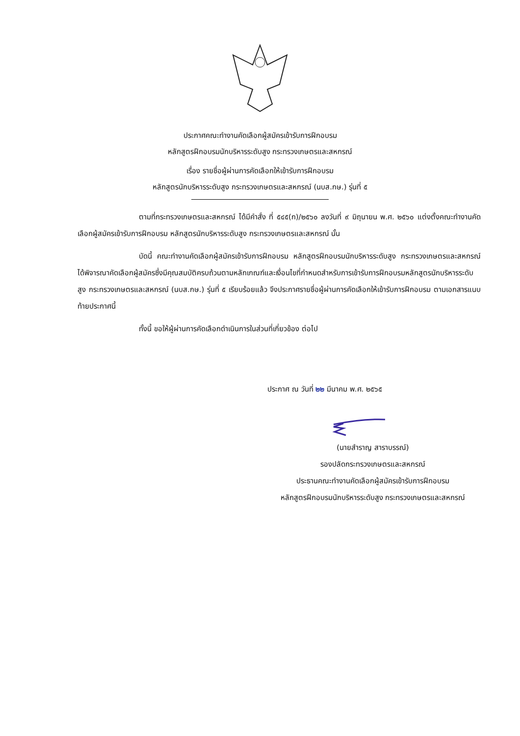ประกาศคณะทำงานคัดเลือกผู้สมัครเข้ารับการฝึกอบรม
หลักสูตรฝึกอบรมนักบริหารระดับสูง กระทรวงเกษตรและสหกรณ์
เรื่อง รายชื่อผู้ผ่านการคัดเลือกให้เข้ารับการฝึกอบรม
หลักสูตรนักบริหารระดับสูง กระทรวงเกษตรและสหกรณ์ (นบส.กษ.) รุ่นที่ ๕
ตามที่กระทรวงเกษตรและสหกรณ์ ได้มีคำสั่ง ที่ ๕๔๕(ก)/๒๕๖๐ ลงวันที่ ๙ มิถุนายน พ.ศ. ๒๕๖๐ แต่งตั้งคณะทำงานคัดเลือกผู้สมัครเข้ารับการฝึกอบรม หลักสูตรนักบริหารระดับสูง กระทรวงเกษตรและสหกรณ์ นั้น
บัดนี้ คณะทำงานคัดเลือกผู้สมัครเข้ารับการฝึกอบรม หลักสูตรฝึกอบรมนักบริหารระดับสูง กระทรวงเกษตรและสหกรณ์ ได้พิจารณาคัดเลือกผู้สมัครซึ่งมีคุณสมบัติครบถ้วนตามหลักเกณฑ์และเงื่อนไขที่กำหนดสำหรับการเข้ารับการฝึกอบรมหลักสูตรนักบริหารระดับสูง กระทรวงเกษตรและสหกรณ์ (นบส.กษ.) รุ่นที่ ๕ เรียบร้อยแล้ว จึงประกาศรายชื่อผู้ผ่านการคัดเลือกให้เข้ารับการฝึกอบรม ตามเอกสารแนบท้ายประกาศนี้
ทั้งนี้ ขอให้ผู้ผ่านการคัดเลือกดำเนินการในส่วนที่เกี่ยวข้อง ต่อไป
ประกาศ ณ วันที่ ๒๒ มีนาคม พ.ศ. ๒๕๖๕
(นายสำราญ สาราบรรณ์)
รองปลัดกระทรวงเกษตรและสหกรณ์
ประธานคณะทำงานคัดเลือกผู้สมัครเข้ารับการฝึกอบรม
หลักสูตรฝึกอบรมนักบริหารระดับสูง กระทรวงเกษตรและสหกรณ์